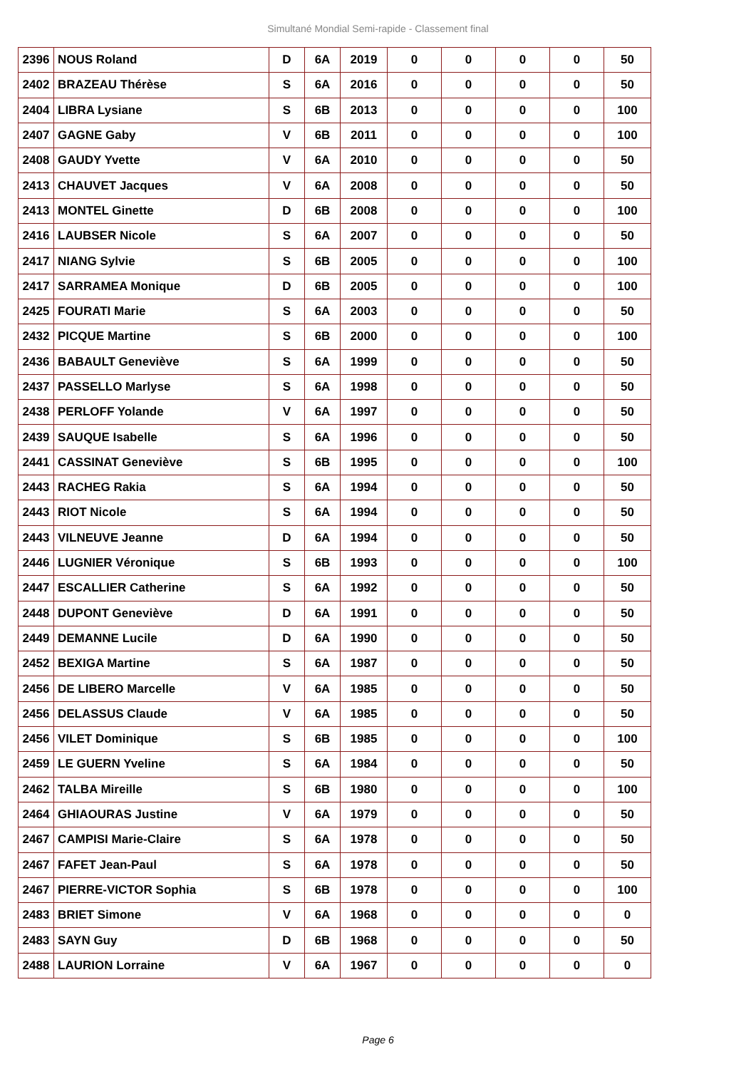Simultané Mondial Semi-rapide - Classement final
| 2396 | NOUS Roland | D | 6A | 2019 | 0 | 0 | 0 | 0 | 50 |
| 2402 | BRAZEAU Thérèse | S | 6A | 2016 | 0 | 0 | 0 | 0 | 50 |
| 2404 | LIBRA Lysiane | S | 6B | 2013 | 0 | 0 | 0 | 0 | 100 |
| 2407 | GAGNE Gaby | V | 6B | 2011 | 0 | 0 | 0 | 0 | 100 |
| 2408 | GAUDY Yvette | V | 6A | 2010 | 0 | 0 | 0 | 0 | 50 |
| 2413 | CHAUVET Jacques | V | 6A | 2008 | 0 | 0 | 0 | 0 | 50 |
| 2413 | MONTEL Ginette | D | 6B | 2008 | 0 | 0 | 0 | 0 | 100 |
| 2416 | LAUBSER Nicole | S | 6A | 2007 | 0 | 0 | 0 | 0 | 50 |
| 2417 | NIANG Sylvie | S | 6B | 2005 | 0 | 0 | 0 | 0 | 100 |
| 2417 | SARRAMEA Monique | D | 6B | 2005 | 0 | 0 | 0 | 0 | 100 |
| 2425 | FOURATI Marie | S | 6A | 2003 | 0 | 0 | 0 | 0 | 50 |
| 2432 | PICQUE Martine | S | 6B | 2000 | 0 | 0 | 0 | 0 | 100 |
| 2436 | BABAULT Geneviève | S | 6A | 1999 | 0 | 0 | 0 | 0 | 50 |
| 2437 | PASSELLO Marlyse | S | 6A | 1998 | 0 | 0 | 0 | 0 | 50 |
| 2438 | PERLOFF Yolande | V | 6A | 1997 | 0 | 0 | 0 | 0 | 50 |
| 2439 | SAUQUE Isabelle | S | 6A | 1996 | 0 | 0 | 0 | 0 | 50 |
| 2441 | CASSINAT Geneviève | S | 6B | 1995 | 0 | 0 | 0 | 0 | 100 |
| 2443 | RACHEG Rakia | S | 6A | 1994 | 0 | 0 | 0 | 0 | 50 |
| 2443 | RIOT Nicole | S | 6A | 1994 | 0 | 0 | 0 | 0 | 50 |
| 2443 | VILNEUVE Jeanne | D | 6A | 1994 | 0 | 0 | 0 | 0 | 50 |
| 2446 | LUGNIER Véronique | S | 6B | 1993 | 0 | 0 | 0 | 0 | 100 |
| 2447 | ESCALLIER Catherine | S | 6A | 1992 | 0 | 0 | 0 | 0 | 50 |
| 2448 | DUPONT Geneviève | D | 6A | 1991 | 0 | 0 | 0 | 0 | 50 |
| 2449 | DEMANNE Lucile | D | 6A | 1990 | 0 | 0 | 0 | 0 | 50 |
| 2452 | BEXIGA Martine | S | 6A | 1987 | 0 | 0 | 0 | 0 | 50 |
| 2456 | DE LIBERO Marcelle | V | 6A | 1985 | 0 | 0 | 0 | 0 | 50 |
| 2456 | DELASSUS Claude | V | 6A | 1985 | 0 | 0 | 0 | 0 | 50 |
| 2456 | VILET Dominique | S | 6B | 1985 | 0 | 0 | 0 | 0 | 100 |
| 2459 | LE GUERN Yveline | S | 6A | 1984 | 0 | 0 | 0 | 0 | 50 |
| 2462 | TALBA Mireille | S | 6B | 1980 | 0 | 0 | 0 | 0 | 100 |
| 2464 | GHIAOURAS Justine | V | 6A | 1979 | 0 | 0 | 0 | 0 | 50 |
| 2467 | CAMPISI Marie-Claire | S | 6A | 1978 | 0 | 0 | 0 | 0 | 50 |
| 2467 | FAFET Jean-Paul | S | 6A | 1978 | 0 | 0 | 0 | 0 | 50 |
| 2467 | PIERRE-VICTOR Sophia | S | 6B | 1978 | 0 | 0 | 0 | 0 | 100 |
| 2483 | BRIET Simone | V | 6A | 1968 | 0 | 0 | 0 | 0 | 0 |
| 2483 | SAYN Guy | D | 6B | 1968 | 0 | 0 | 0 | 0 | 50 |
| 2488 | LAURION Lorraine | V | 6A | 1967 | 0 | 0 | 0 | 0 | 0 |
Page 6